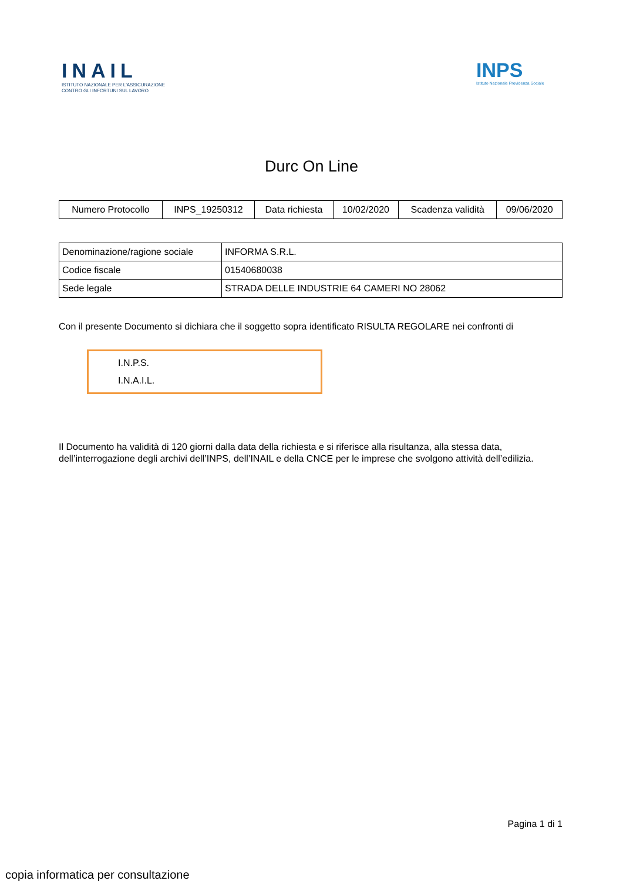INAIL
ISTITUTO NAZIONALE PER L'ASSICURAZIONE
CONTRO GLI INFORTUNI SUL LAVORO
INPS
Istituto Nazionale Previdenza Sociale
Durc On Line
| Numero Protocollo | INPS_19250312 | Data richiesta | 10/02/2020 | Scadenza validità | 09/06/2020 |
| Denominazione/ragione sociale | INFORMA S.R.L. |
| Codice fiscale | 01540680038 |
| Sede legale | STRADA DELLE INDUSTRIE 64 CAMERI NO 28062 |
Con il presente Documento si dichiara che il soggetto sopra identificato RISULTA REGOLARE nei confronti di
I.N.P.S.
I.N.A.I.L.
Il Documento ha validità di 120 giorni dalla data della richiesta e si riferisce alla risultanza, alla stessa data,
dell’interrogazione degli archivi dell’INPS, dell’INAIL e della CNCE per le imprese che svolgono attività dell’edilizia.
Pagina 1 di 1
copia informatica per consultazione